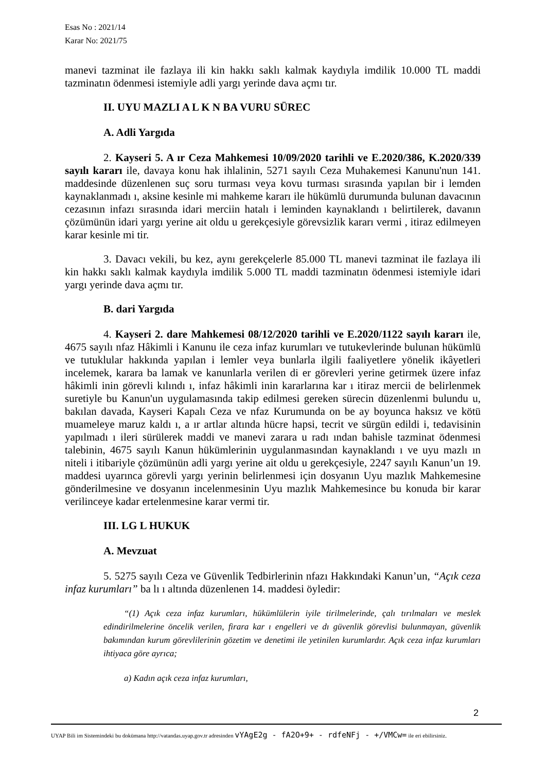Esas No : 2021/14
Karar No: 2021/75
manevi tazminat ile fazlaya ili kin hakkı saklı kalmak kaydıyla imdilik 10.000 TL maddi tazminatın ödenmesi istemiyle adli yargı yerinde dava açmı tır.
II. UYU MAZLI A L K N BA VURU SÜREC
A. Adli Yargıda
2. Kayseri 5. A ır Ceza Mahkemesi 10/09/2020 tarihli ve E.2020/386, K.2020/339 sayılı kararı ile, davaya konu hak ihlalinin, 5271 sayılı Ceza Muhakemesi Kanunu'nun 141. maddesinde düzenlenen suç soru turması veya kovu turması sırasında yapılan bir i lemden kaynaklanmadı ı, aksine kesinle mi mahkeme kararı ile hükümlü durumunda bulunan davacının cezasının infazı sırasında idari merciin hatalı i leminden kaynaklandı ı belirtilerek, davanın çözümünün idari yargı yerine ait oldu u gerekçesiyle görevsizlik kararı vermi , itiraz edilmeyen karar kesinle mi tir.
3. Davacı vekili, bu kez, aynı gerekçelerle 85.000 TL manevi tazminat ile fazlaya ili kin hakkı saklı kalmak kaydıyla imdilik 5.000 TL maddi tazminatın ödenmesi istemiyle idari yargı yerinde dava açmı tır.
B. dari Yargıda
4. Kayseri 2. dare Mahkemesi 08/12/2020 tarihli ve E.2020/1122 sayılı kararı ile, 4675 sayılı nfaz Hâkimli i Kanunu ile ceza infaz kurumları ve tutukevlerinde bulunan hükümlü ve tutuklular hakkında yapılan i lemler veya bunlarla ilgili faaliyetlere yönelik ikâyetleri incelemek, karara ba lamak ve kanunlarla verilen di er görevleri yerine getirmek üzere infaz hâkimli inin görevli kılındı ı, infaz hâkimli inin kararlarına kar ı itiraz mercii de belirlenmek suretiyle bu Kanun'un uygulamasında takip edilmesi gereken sürecin düzenlenmi bulundu u, bakılan davada, Kayseri Kapalı Ceza ve nfaz Kurumunda on be ay boyunca haksız ve kötü muameleye maruz kaldı ı, a ır artlar altında hücre hapsi, tecrit ve sürgün edildi i, tedavisinin yapılmadı ı ileri sürülerek maddi ve manevi zarara u radı ından bahisle tazminat ödenmesi talebinin, 4675 sayılı Kanun hükümlerinin uygulanmasından kaynaklandı ı ve uyu mazlı ın niteli i itibariyle çözümünün adli yargı yerine ait oldu u gerekçesiyle, 2247 sayılı Kanun’un 19. maddesi uyarınca görevli yargı yerinin belirlenmesi için dosyanın Uyu mazlık Mahkemesine gönderilmesine ve dosyanın incelenmesinin Uyu mazlık Mahkemesince bu konuda bir karar verilinceye kadar ertelenmesine karar vermi tir.
III. LG L HUKUK
A. Mevzuat
5. 5275 sayılı Ceza ve Güvenlik Tedbirlerinin nfazı Hakkındaki Kanun’un, “Açık ceza infaz kurumları” ba lı ı altında düzenlenen 14. maddesi öyledir:
“(1) Açık ceza infaz kurumları, hükümlülerin iyile tirilmelerinde, çalı tırılmaları ve meslek edindirilmelerine öncelik verilen, firara kar ı engelleri ve dı güvenlik görevlisi bulunmayan, güvenlik bakımından kurum görevlilerinin gözetim ve denetimi ile yetinilen kurumlardır. Açık ceza infaz kurumları ihtiyaca göre ayrıca;
a) Kadın açık ceza infaz kurumları,
2
UYAP Bili im Sistemindeki bu dokümana http://vatandas.uyap.gov.tr adresinden vYAgE2g - fA2O+9+ - rdfeNFj - +/VMCw= ile eri ebilirsiniz.